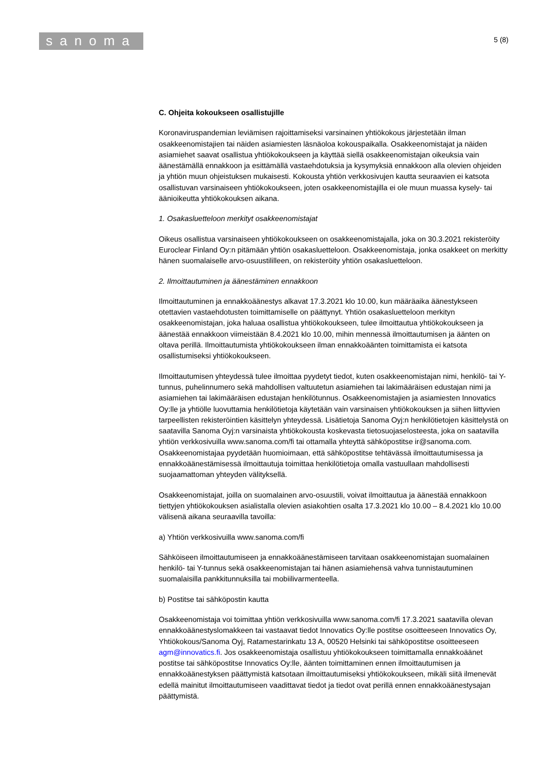sanoma
5 (8)
C. Ohjeita kokoukseen osallistujille
Koronaviruspandemian leviämisen rajoittamiseksi varsinainen yhtiökokous järjestetään ilman osakkeenomistajien tai näiden asiamiesten läsnäoloa kokouspaikalla. Osakkeenomistajat ja näiden asiamiehet saavat osallistua yhtiökokoukseen ja käyttää siellä osakkeenomistajan oikeuksia vain äänestämällä ennakkoon ja esittämällä vastaehdotuksia ja kysymyksiä ennakkoon alla olevien ohjeiden ja yhtiön muun ohjeistuksen mukaisesti. Kokousta yhtiön verkkosivujen kautta seuraavien ei katsota osallistuvan varsinaiseen yhtiökokoukseen, joten osakkeenomistajilla ei ole muun muassa kysely- tai äänioikeutta yhtiökokouksen aikana.
1. Osakasluetteloon merkityt osakkeenomistajat
Oikeus osallistua varsinaiseen yhtiökokoukseen on osakkeenomistajalla, joka on 30.3.2021 rekisteröity Euroclear Finland Oy:n pitämään yhtiön osakasluetteloon. Osakkeenomistaja, jonka osakkeet on merkitty hänen suomalaiselle arvo-osuustililleen, on rekisteröity yhtiön osakasluetteloon.
2. Ilmoittautuminen ja äänestäminen ennakkoon
Ilmoittautuminen ja ennakkoäänestys alkavat 17.3.2021 klo 10.00, kun määräaika äänestykseen otettavien vastaehdotusten toimittamiselle on päättynyt. Yhtiön osakasluetteloon merkityn osakkeenomistajan, joka haluaa osallistua yhtiökokoukseen, tulee ilmoittautua yhtiökokoukseen ja äänestää ennakkoon viimeistään 8.4.2021 klo 10.00, mihin mennessä ilmoittautumisen ja äänten on oltava perillä. Ilmoittautumista yhtiökokoukseen ilman ennakkoäänten toimittamista ei katsota osallistumiseksi yhtiökokoukseen.
Ilmoittautumisen yhteydessä tulee ilmoittaa pyydetyt tiedot, kuten osakkeenomistajan nimi, henkilö- tai Y-tunnus, puhelinnumero sekä mahdollisen valtuutetun asiamiehen tai lakimääräisen edustajan nimi ja asiamiehen tai lakimääräisen edustajan henkilötunnus. Osakkeenomistajien ja asiamiesten Innovatics Oy:lle ja yhtiölle luovuttamia henkilötietoja käytetään vain varsinaisen yhtiökokouksen ja siihen liittyvien tarpeellisten rekisteröintien käsittelyn yhteydessä. Lisätietoja Sanoma Oyj:n henkilötietojen käsittelystä on saatavilla Sanoma Oyj:n varsinaista yhtiökokousta koskevasta tietosuojaselosteesta, joka on saatavilla yhtiön verkkosivuilla www.sanoma.com/fi tai ottamalla yhteyttä sähköpostitse ir@sanoma.com. Osakkeenomistajaa pyydetään huomioimaan, että sähköpostitse tehtävässä ilmoittautumisessa ja ennakkoäänestämisessä ilmoittautuja toimittaa henkilötietoja omalla vastuullaan mahdollisesti suojaamattoman yhteyden välityksellä.
Osakkeenomistajat, joilla on suomalainen arvo-osuustili, voivat ilmoittautua ja äänestää ennakkoon tiettyjen yhtiökokouksen asialistalla olevien asiakohtien osalta 17.3.2021 klo 10.00 – 8.4.2021 klo 10.00 välisenä aikana seuraavilla tavoilla:
a) Yhtiön verkkosivuilla www.sanoma.com/fi
Sähköiseen ilmoittautumiseen ja ennakkoäänestämiseen tarvitaan osakkeenomistajan suomalainen henkilö- tai Y-tunnus sekä osakkeenomistajan tai hänen asiamiehensä vahva tunnistautuminen suomalaisilla pankkitunnuksilla tai mobiilivarmenteella.
b) Postitse tai sähköpostin kautta
Osakkeenomistaja voi toimittaa yhtiön verkkosivuilla www.sanoma.com/fi 17.3.2021 saatavilla olevan ennakkoäänestyslomakkeen tai vastaavat tiedot Innovatics Oy:lle postitse osoitteeseen Innovatics Oy, Yhtiökokous/Sanoma Oyj, Ratamestarinkatu 13 A, 00520 Helsinki tai sähköpostitse osoitteeseen agm@innovatics.fi. Jos osakkeenomistaja osallistuu yhtiökokoukseen toimittamalla ennakkoäänet postitse tai sähköpostitse Innovatics Oy:lle, äänten toimittaminen ennen ilmoittautumisen ja ennakkoäänestyksen päättymistä katsotaan ilmoittautumiseksi yhtiökokoukseen, mikäli siitä ilmenevät edellä mainitut ilmoittautumiseen vaadittavat tiedot ja tiedot ovat perillä ennen ennakkoäänestysajan päättymistä.